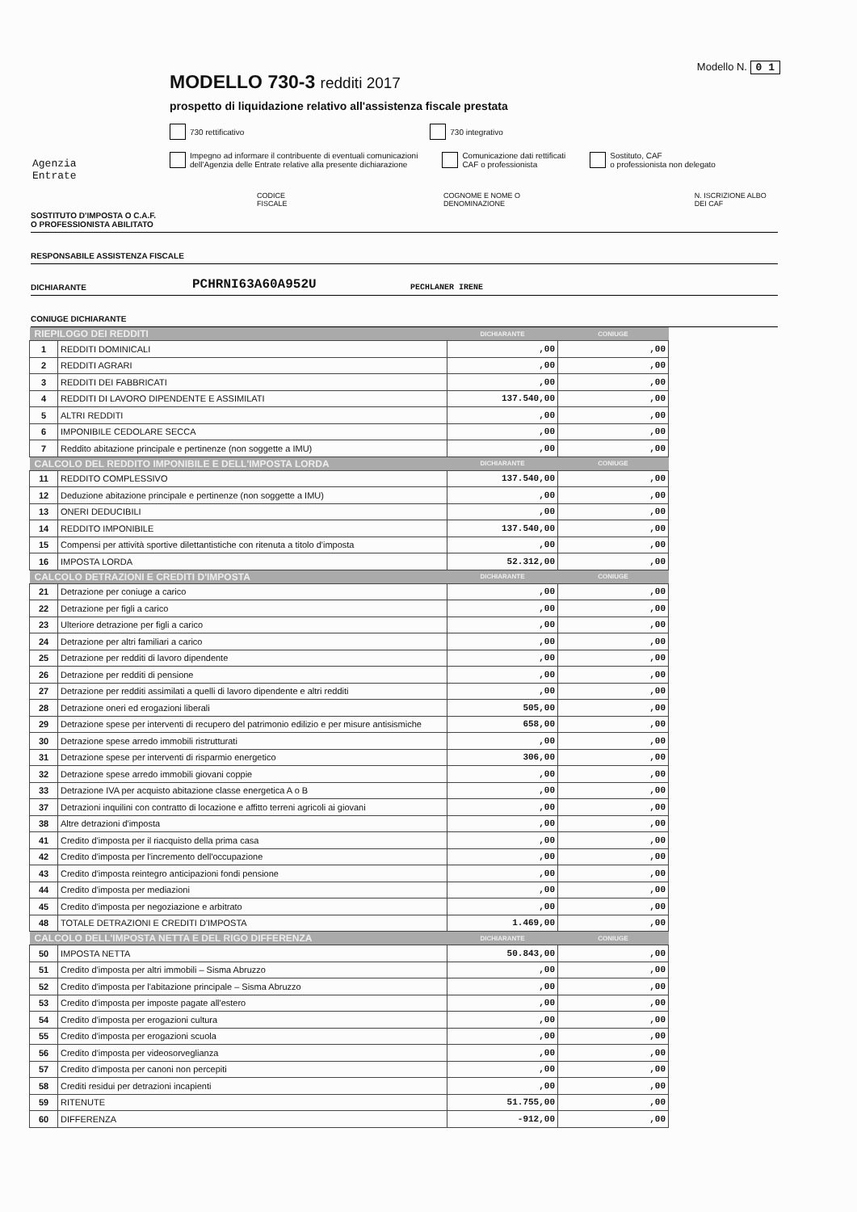Modello N. 0 1
MODELLO 730-3 redditi 2017
prospetto di liquidazione relativo all'assistenza fiscale prestata
730 rettificativo 730 integrativo
Impegno ad informare il contribuente di eventuali comunicazioni
dell'Agenzia delle Entrate relative alla presente dichiarazione
Comunicazione dati rettificati
CAF o professionista
Sostituto, CAF
o professionista non delegato
Agenzia
Entrate
CODICE FISCALE COGNOME E NOME O DENOMINAZIONE N. ISCRIZIONE ALBO DEI CAF
SOSTITUTO D'IMPOSTA O C.A.F.
O PROFESSIONISTA ABILITATO
RESPONSABILE ASSISTENZA FISCALE
DICHIARANTE PCHRNI63A60A952U PECHLANER IRENE
CONIUGE DICHIARANTE
| RIEPILOGO DEI REDDITI | | DICHIARANTE | CONIUGE |
| --- | --- | --- | --- |
| 1 | REDDITI DOMINICALI | ,00 | ,00 |
| 2 | REDDITI AGRARI | ,00 | ,00 |
| 3 | REDDITI DEI FABBRICATI | ,00 | ,00 |
| 4 | REDDITI DI LAVORO DIPENDENTE E ASSIMILATI | 137.540,00 | ,00 |
| 5 | ALTRI REDDITI | ,00 | ,00 |
| 6 | IMPONIBILE CEDOLARE SECCA | ,00 | ,00 |
| 7 | Reddito abitazione principale e pertinenze (non soggette a IMU) | ,00 | ,00 |
| CALCOLO DEL REDDITO IMPONIBILE E DELL'IMPOSTA LORDA | | DICHIARANTE | CONIUGE |
| 11 | REDDITO COMPLESSIVO | 137.540,00 | ,00 |
| 12 | Deduzione abitazione principale e pertinenze (non soggette a IMU) | ,00 | ,00 |
| 13 | ONERI DEDUCIBILI | ,00 | ,00 |
| 14 | REDDITO IMPONIBILE | 137.540,00 | ,00 |
| 15 | Compensi per attività sportive dilettantistiche con ritenuta a titolo d'imposta | ,00 | ,00 |
| 16 | IMPOSTA LORDA | 52.312,00 | ,00 |
| CALCOLO DETRAZIONI E CREDITI D'IMPOSTA | | DICHIARANTE | CONIUGE |
| 21 | Detrazione per coniuge a carico | ,00 | ,00 |
| 22 | Detrazione per figli a carico | ,00 | ,00 |
| 23 | Ulteriore detrazione per figli a carico | ,00 | ,00 |
| 24 | Detrazione per altri familiari a carico | ,00 | ,00 |
| 25 | Detrazione per redditi di lavoro dipendente | ,00 | ,00 |
| 26 | Detrazione per redditi di pensione | ,00 | ,00 |
| 27 | Detrazione per redditi assimilati a quelli di lavoro dipendente e altri redditi | ,00 | ,00 |
| 28 | Detrazione oneri ed erogazioni liberali | 505,00 | ,00 |
| 29 | Detrazione spese per interventi di recupero del patrimonio edilizio e per misure antisismiche | 658,00 | ,00 |
| 30 | Detrazione spese arredo immobili ristrutturati | ,00 | ,00 |
| 31 | Detrazione spese per interventi di risparmio energetico | 306,00 | ,00 |
| 32 | Detrazione spese arredo immobili giovani coppie | ,00 | ,00 |
| 33 | Detrazione IVA per acquisto abitazione classe energetica A o B | ,00 | ,00 |
| 37 | Detrazioni inquilini con contratto di locazione e affitto terreni agricoli ai giovani | ,00 | ,00 |
| 38 | Altre detrazioni d'imposta | ,00 | ,00 |
| 41 | Credito d'imposta per il riacquisto della prima casa | ,00 | ,00 |
| 42 | Credito d'imposta per l'incremento dell'occupazione | ,00 | ,00 |
| 43 | Credito d'imposta reintegro anticipazioni fondi pensione | ,00 | ,00 |
| 44 | Credito d'imposta per mediazioni | ,00 | ,00 |
| 45 | Credito d'imposta per negoziazione e arbitrato | ,00 | ,00 |
| 48 | TOTALE DETRAZIONI E CREDITI D'IMPOSTA | 1.469,00 | ,00 |
| CALCOLO DELL'IMPOSTA NETTA E DEL RIGO DIFFERENZA | | DICHIARANTE | CONIUGE |
| 50 | IMPOSTA NETTA | 50.843,00 | ,00 |
| 51 | Credito d'imposta per altri immobili – Sisma Abruzzo | ,00 | ,00 |
| 52 | Credito d'imposta per l'abitazione principale – Sisma Abruzzo | ,00 | ,00 |
| 53 | Credito d'imposta per imposte pagate all'estero | ,00 | ,00 |
| 54 | Credito d'imposta per erogazioni cultura | ,00 | ,00 |
| 55 | Credito d'imposta per erogazioni scuola | ,00 | ,00 |
| 56 | Credito d'imposta per videosorveglianza | ,00 | ,00 |
| 57 | Credito d'imposta per canoni non percepiti | ,00 | ,00 |
| 58 | Crediti residui per detrazioni incapienti | ,00 | ,00 |
| 59 | RITENUTE | 51.755,00 | ,00 |
| 60 | DIFFERENZA | -912,00 | ,00 |